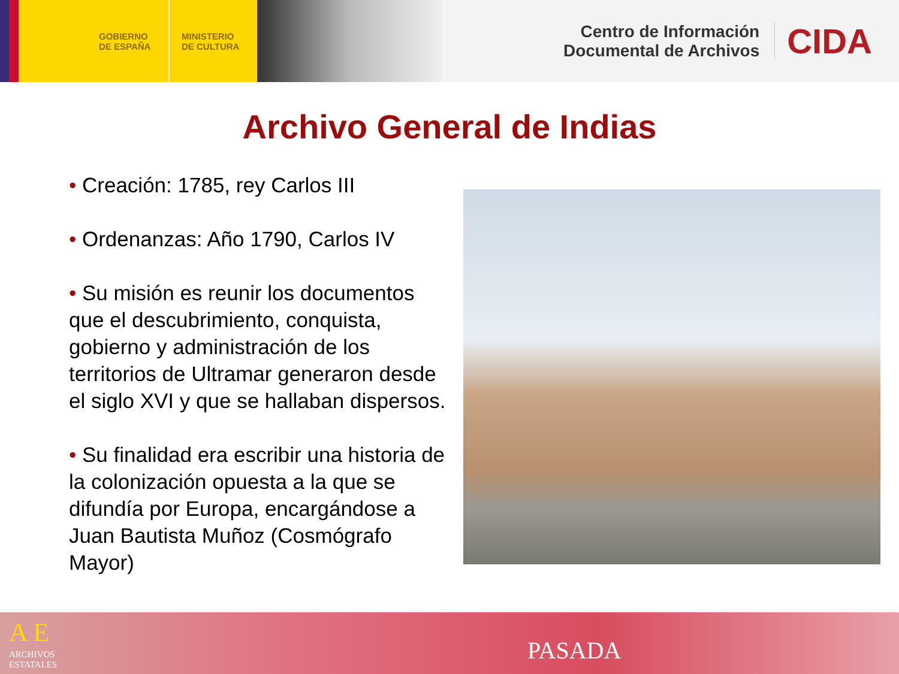GOBIERNO
DE ESPAÑA
MINISTERIO
DE CULTURA
Centro de Información
Documental de Archivos
CIDA
Archivo General de Indias
• Creación: 1785, rey Carlos III
• Ordenanzas: Año 1790, Carlos IV
• Su misión es reunir los documentos que el descubrimiento, conquista, gobierno y administración de los territorios de Ultramar generaron desde el siglo XVI y que se hallaban dispersos.
• Su finalidad era escribir una historia de la colonización opuesta a la que se difundía por Europa, encargándose a Juan Bautista Muñoz (Cosmógrafo Mayor)
A E
ARCHIVOS
ESTATALES
PASADA